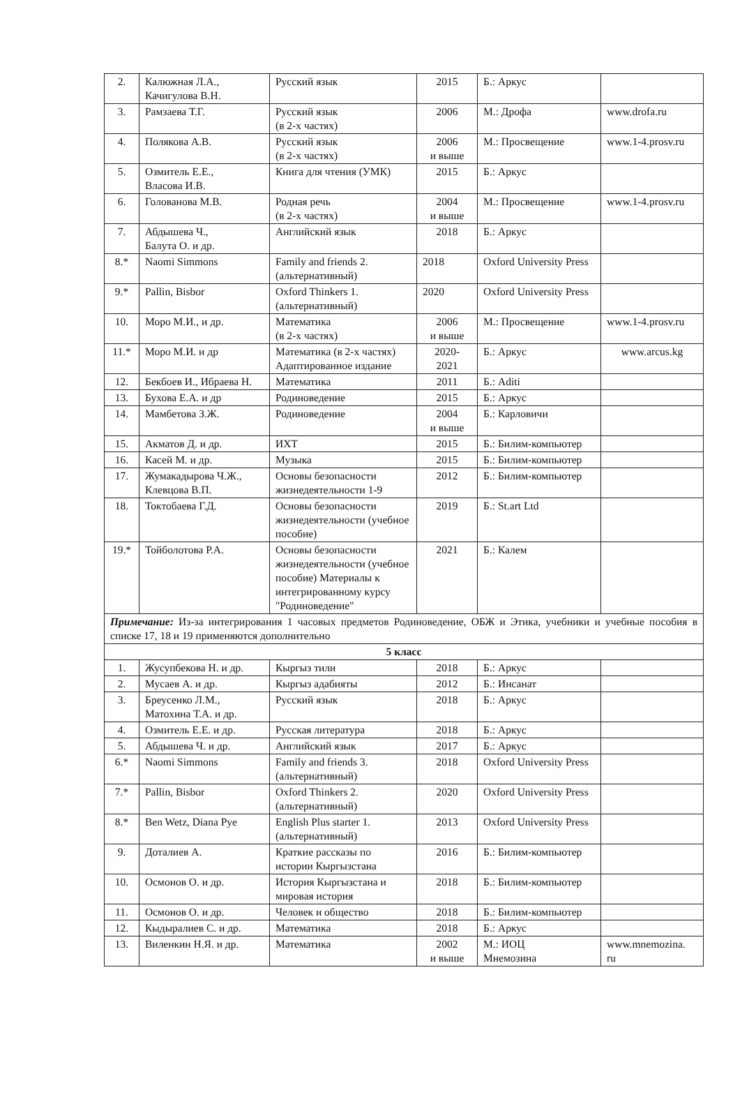| 2. | Калюжная Л.А., Качигулова В.Н. | Русский язык | 2015 | Б.: Аркус | |
| 3. | Рамзаева Т.Г. | Русский язык (в 2-х частях) | 2006 | М.: Дрофа | www.drofa.ru |
| 4. | Полякова А.В. | Русский язык (в 2-х частях) | 2006 и выше | М.: Просвещение | www.1-4.prosv.ru |
| 5. | Озмитель Е.Е., Власова И.В. | Книга для чтения (УМК) | 2015 | Б.: Аркус | |
| 6. | Голованова М.В. | Родная речь (в 2-х частях) | 2004 и выше | М.: Просвещение | www.1-4.prosv.ru |
| 7. | Абдышева Ч., Балута О. и др. | Английский язык | 2018 | Б.: Аркус | |
| 8.* | Naomi Simmons | Family and friends 2. (альтернативный) | 2018 | Oxford University Press | |
| 9.* | Pallin, Bisbor | Oxford Thinkers 1. (альтернативный) | 2020 | Oxford University Press | |
| 10. | Моро М.И., и др. | Математика (в 2-х частях) | 2006 и выше | М.: Просвещение | www.1-4.prosv.ru |
| 11.* | Моро М.И. и др | Математика (в 2-х частях) Адаптированное издание | 2020- 2021 | Б.: Аркус | www.arcus.kg |
| 12. | Бекбоев И., Ибраева Н. | Математика | 2011 | Б.: Aditi | |
| 13. | Бухова Е.А. и др | Родиноведение | 2015 | Б.: Аркус | |
| 14. | Мамбетова З.Ж. | Родиноведение | 2004 и выше | Б.: Карловичи | |
| 15. | Акматов Д. и др. | ИХТ | 2015 | Б.: Билим-компьютер | |
| 16. | Касей М. и др. | Музыка | 2015 | Б.: Билим-компьютер | |
| 17. | Жумакадырова Ч.Ж., Клевцова В.П. | Основы безопасности жизнедеятельности 1-9 | 2012 | Б.: Билим-компьютер | |
| 18. | Токтобаева Г.Д. | Основы безопасности жизнедеятельности (учебное пособие) | 2019 | Б.: St.art Ltd | |
| 19.* | Тойболотова Р.А. | Основы безопасности жизнедеятельности (учебное пособие) Материалы к интегрированному курсу "Родиноведение" | 2021 | Б.: Калем | |
| Примечание: Из-за интегрирования 1 часовых предметов Родиноведение, ОБЖ и Этика, учебники и учебные пособия в списке 17, 18 и 19 применяются дополнительно | | | | | |
| 5 класс | | | | | |
| 1. | Жусупбекова Н. и др. | Кыргыз тили | 2018 | Б.: Аркус | |
| 2. | Мусаев А. и др. | Кыргыз адабияты | 2012 | Б.: Инсанат | |
| 3. | Бреусенко Л.М., Матохина Т.А. и др. | Русский язык | 2018 | Б.: Аркус | |
| 4. | Озмитель Е.Е. и др. | Русская литература | 2018 | Б.: Аркус | |
| 5. | Абдышева Ч. и др. | Английский язык | 2017 | Б.: Аркус | |
| 6.* | Naomi Simmons | Family and friends 3. (альтернативный) | 2018 | Oxford University Press | |
| 7.* | Pallin, Bisbor | Oxford Thinkers 2. (альтернативный) | 2020 | Oxford University Press | |
| 8.* | Ben Wetz, Diana Pye | English Plus starter 1. (альтернативный) | 2013 | Oxford University Press | |
| 9. | Доталиев А. | Краткие рассказы по истории Кыргызстана | 2016 | Б.: Билим-компьютер | |
| 10. | Осмонов О. и др. | История Кыргызстана и мировая история | 2018 | Б.: Билим-компьютер | |
| 11. | Осмонов О. и др. | Человек и общество | 2018 | Б.: Билим-компьютер | |
| 12. | Кыдыралиев С. и др. | Математика | 2018 | Б.: Аркус | |
| 13. | Виленкин Н.Я. и др. | Математика | 2002 и выше | М.: ИОЦ Мнемозина | www.mnemozina. ru |